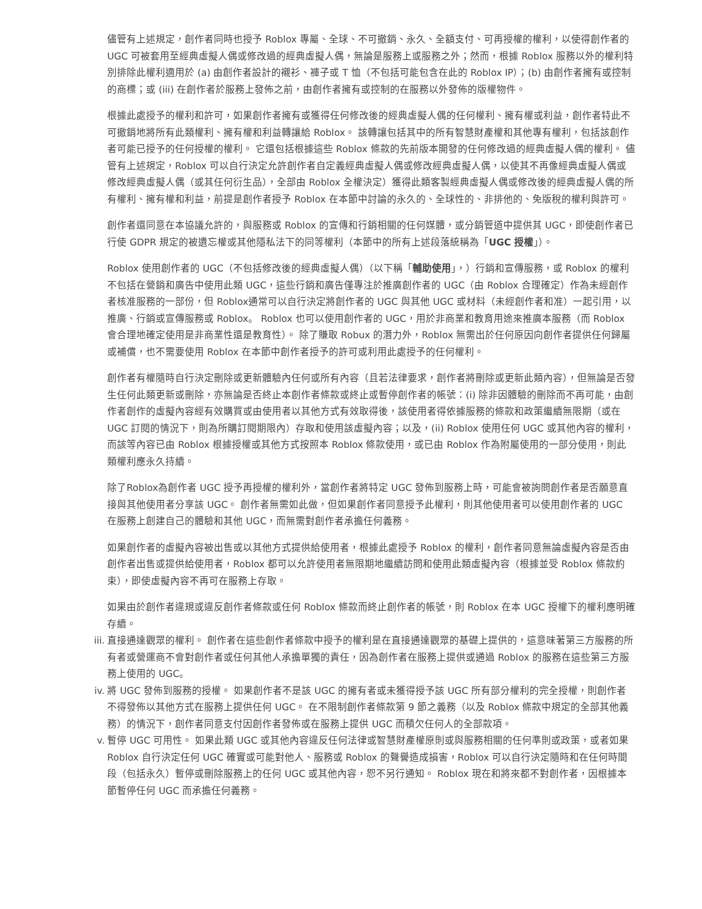儘管有上述規定，創作者同時也授予 Roblox 專屬、全球、不可撤銷、永久、全額支付、可再授權的權利，以使得創作者的 UGC 可被套用至經典虛擬人偶或修改過的經典虛擬人偶，無論是服務上或服務之外；然而，根據 Roblox 服務以外的權利特別排除此權利適用於 (a) 由創作者設計的襯衫、褲子或 T 恤（不包括可能包含在此的 Roblox IP）；(b) 由創作者擁有或控制的商標；或 (iii) 在創作者於服務上發佈之前，由創作者擁有或控制的在服務以外發佈的版權物件。
根據此處授予的權利和許可，如果創作者擁有或獲得任何修改後的經典虛擬人偶的任何權利、擁有權或利益，創作者特此不可撤銷地將所有此類權利、擁有權和利益轉讓給 Roblox。 該轉讓包括其中的所有智慧財產權和其他專有權利，包括該創作者可能已授予的任何授權的權利。 它還包括根據這些 Roblox 條款的先前版本開發的任何修改過的經典虛擬人偶的權利。 儘管有上述規定，Roblox 可以自行決定允許創作者自定義經典虛擬人偶或修改經典虛擬人偶，以使其不再像經典虛擬人偶或修改經典虛擬人偶（或其任何衍生品），全部由 Roblox 全權決定）獲得此類客製經典虛擬人偶或修改後的經典虛擬人偶的所有權利、擁有權和利益，前提是創作者授予 Roblox 在本節中討論的永久的、全球性的、非排他的、免版稅的權利與許可。
創作者還同意在本協議允許的，與服務或 Roblox 的宣傳和行銷相關的任何媒體，或分銷管道中提供其 UGC，即使創作者已行使 GDPR 規定的被遺忘權或其他隱私法下的同等權利（本節中的所有上述段落統稱為「UGC 授權」）。
Roblox 使用創作者的 UGC（不包括修改後的經典虛擬人偶）（以下稱「輔助使用」，）行銷和宣傳服務，或 Roblox 的權利不包括在營銷和廣告中使用此類 UGC，這些行銷和廣告僅專注於推廣創作者的 UGC（由 Roblox 合理確定）作為未經創作者核准服務的一部份，但 Roblox通常可以自行決定將創作者的 UGC 與其他 UGC 或材料（未經創作者和准）一起引用，以推廣、行銷或宣傳服務或 Roblox。 Roblox 也可以使用創作者的 UGC，用於非商業和教育用途來推廣本服務（而 Roblox 會合理地確定使用是非商業性還是教育性）。 除了賺取 Robux 的潛力外，Roblox 無需出於任何原因向創作者提供任何歸屬或補償，也不需要使用 Roblox 在本節中創作者授予的許可或利用此處授予的任何權利。
創作者有權隨時自行決定刪除或更新體驗內任何或所有內容（且若法律要求，創作者將刪除或更新此類內容），但無論是否發生任何此類更新或刪除，亦無論是否終止本創作者條款或終止或暫停創作者的帳號：(i) 除非因體驗的刪除而不再可能，由創作者創作的虛擬內容經有效購買或由使用者以其他方式有效取得後，該使用者得依據服務的條款和政策繼續無限期（或在 UGC 訂閱的情況下，則為所購訂閱期限內）存取和使用該虛擬內容；以及，(ii) Roblox 使用任何 UGC 或其他內容的權利，而該等內容已由 Roblox 根據授權或其他方式按照本 Roblox 條款使用，或已由 Roblox 作為附屬使用的一部分使用，則此類權利應永久持續。
除了Roblox為創作者 UGC 授予再授權的權利外，當創作者將特定 UGC 發佈到服務上時，可能會被詢問創作者是否願意直接與其他使用者分享該 UGC。 創作者無需如此做，但如果創作者同意授予此權利，則其他使用者可以使用創作者的 UGC 在服務上創建自己的體驗和其他 UGC，而無需對創作者承擔任何義務。
如果創作者的虛擬內容被出售或以其他方式提供給使用者，根據此處授予 Roblox 的權利，創作者同意無論虛擬內容是否由創作者出售或提供給使用者，Roblox 都可以允許使用者無限期地繼續訪問和使用此類虛擬內容（根據並受 Roblox 條款約束），即使虛擬內容不再可在服務上存取。
如果由於創作者違規或違反創作者條款或任何 Roblox 條款而終止創作者的帳號，則 Roblox 在本 UGC 授權下的權利應明確存續。
iii.
直接通達觀眾的權利。 創作者在這些創作者條款中授予的權利是在直接通達觀眾的基礎上提供的，這意味著第三方服務的所有者或營運商不會對創作者或任何其他人承擔單獨的責任，因為創作者在服務上提供或通過 Roblox 的服務在這些第三方服務上使用的 UGC。
iv.
將 UGC 發佈到服務的授權。 如果創作者不是該 UGC 的擁有者或未獲得授予該 UGC 所有部分權利的完全授權，則創作者不得發佈以其他方式在服務上提供任何 UGC。 在不限制創作者條款第 9 節之義務（以及 Roblox 條款中規定的全部其他義務）的情況下，創作者同意支付因創作者發佈或在服務上提供 UGC 而積欠任何人的全部款項。
v.
暫停 UGC 可用性。 如果此類 UGC 或其他內容違反任何法律或智慧財產權原則或與服務相關的任何準則或政策，或者如果 Roblox 自行決定任何 UGC 確實或可能對他人、服務或 Roblox 的聲譽造成損害，Roblox 可以自行決定隨時和在任何時間段（包括永久）暫停或刪除服務上的任何 UGC 或其他內容，恕不另行通知。 Roblox 現在和將來都不對創作者，因根據本節暫停任何 UGC 而承擔任何義務。